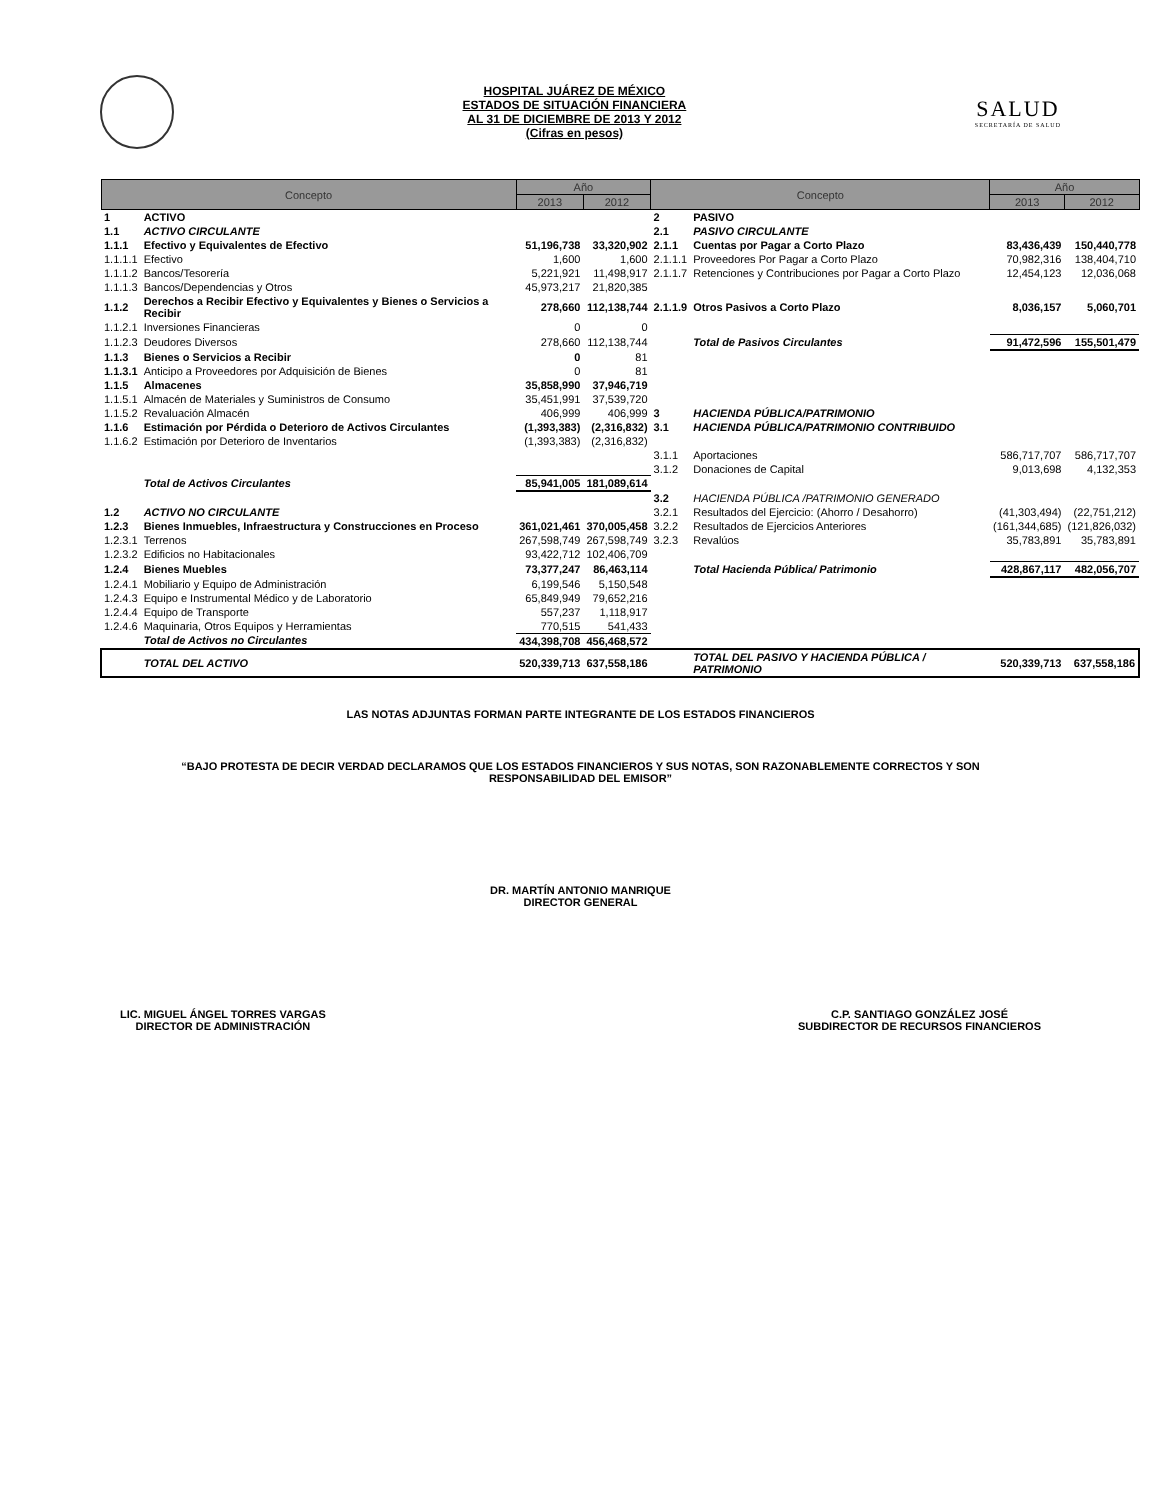HOSPITAL JUÁREZ DE MÉXICO
ESTADOS DE SITUACIÓN FINANCIERA
AL 31 DE DICIEMBRE DE 2013 Y 2012
(Cifras en pesos)
SALUD
SECRETARÍA DE SALUD
| Concepto | | Año | | Concepto | | Año | |
| --- | --- | --- | --- | --- | --- | --- | --- |
| | | 2013 | 2012 | | | 2013 | 2012 |
| 1 | ACTIVO | | | 2 | PASIVO | | |
| 1.1 | ACTIVO CIRCULANTE | | | 2.1 | PASIVO CIRCULANTE | | |
| 1.1.1 | Efectivo y Equivalentes de Efectivo | 51,196,738 | 33,320,902 | 2.1.1 | Cuentas por Pagar a Corto Plazo | 83,436,439 | 150,440,778 |
| 1.1.1.1 | Efectivo | 1,600 | 1,600 | 2.1.1.1 | Proveedores Por Pagar a Corto Plazo | 70,982,316 | 138,404,710 |
| 1.1.1.2 | Bancos/Tesorería | 5,221,921 | 11,498,917 | 2.1.1.7 | Retenciones y Contribuciones por Pagar a Corto Plazo | 12,454,123 | 12,036,068 |
| 1.1.1.3 | Bancos/Dependencias y Otros | 45,973,217 | 21,820,385 | | | | |
| 1.1.2 | Derechos a Recibir Efectivo y Equivalentes y Bienes o Servicios a Recibir | 278,660 | 112,138,744 | 2.1.1.9 | Otros Pasivos a Corto Plazo | 8,036,157 | 5,060,701 |
| 1.1.2.1 | Inversiones Financieras | 0 | 0 | | | | |
| 1.1.2.3 | Deudores Diversos | 278,660 | 112,138,744 | | Total de Pasivos Circulantes | 91,472,596 | 155,501,479 |
| 1.1.3 | Bienes o Servicios a Recibir | 0 | 81 | | | | |
| 1.1.3.1 | Anticipo a Proveedores por Adquisición de Bienes | 0 | 81 | | | | |
| 1.1.5 | Almacenes | 35,858,990 | 37,946,719 | | | | |
| 1.1.5.1 | Almacén de Materiales y Suministros de Consumo | 35,451,991 | 37,539,720 | | | | |
| 1.1.5.2 | Revaluación Almacén | 406,999 | 406,999 | 3 | HACIENDA PÚBLICA/PATRIMONIO | | |
| 1.1.6 | Estimación por Pérdida o Deterioro de Activos Circulantes | (1,393,383) | (2,316,832) | 3.1 | HACIENDA PÚBLICA/PATRIMONIO CONTRIBUIDO | | |
| 1.1.6.2 | Estimación por Deterioro de Inventarios | (1,393,383) | (2,316,832) | | | | |
| | | | | 3.1.1 | Aportaciones | 586,717,707 | 586,717,707 |
| | | | | 3.1.2 | Donaciones de Capital | 9,013,698 | 4,132,353 |
| | Total de Activos Circulantes | 85,941,005 | 181,089,614 | | | | |
| | | | | 3.2 | HACIENDA PÚBLICA /PATRIMONIO GENERADO | | |
| 1.2 | ACTIVO NO CIRCULANTE | | | 3.2.1 | Resultados del Ejercicio: (Ahorro / Desahorro) | (41,303,494) | (22,751,212) |
| 1.2.3 | Bienes Inmuebles, Infraestructura y Construcciones en Proceso | 361,021,461 | 370,005,458 | 3.2.2 | Resultados de Ejercicios Anteriores | (161,344,685) | (121,826,032) |
| 1.2.3.1 | Terrenos | 267,598,749 | 267,598,749 | 3.2.3 | Revalúos | 35,783,891 | 35,783,891 |
| 1.2.3.2 | Edificios no Habitacionales | 93,422,712 | 102,406,709 | | | | |
| 1.2.4 | Bienes Muebles | 73,377,247 | 86,463,114 | | Total Hacienda Pública/ Patrimonio | 428,867,117 | 482,056,707 |
| 1.2.4.1 | Mobiliario y Equipo de Administración | 6,199,546 | 5,150,548 | | | | |
| 1.2.4.3 | Equipo e Instrumental Médico y de Laboratorio | 65,849,949 | 79,652,216 | | | | |
| 1.2.4.4 | Equipo de Transporte | 557,237 | 1,118,917 | | | | |
| 1.2.4.6 | Maquinaria, Otros Equipos y Herramientas | 770,515 | 541,433 | | | | |
| | Total de Activos no Circulantes | 434,398,708 | 456,468,572 | | | | |
| | TOTAL DEL ACTIVO | 520,339,713 | 637,558,186 | | TOTAL DEL PASIVO Y HACIENDA PÚBLICA / PATRIMONIO | 520,339,713 | 637,558,186 |
LAS NOTAS ADJUNTAS FORMAN PARTE INTEGRANTE DE LOS ESTADOS FINANCIEROS
“BAJO PROTESTA DE DECIR VERDAD DECLARAMOS QUE LOS ESTADOS FINANCIEROS Y SUS NOTAS, SON RAZONABLEMENTE CORRECTOS Y SON
RESPONSABILIDAD DEL EMISOR”
DR. MARTÍN ANTONIO MANRIQUE
DIRECTOR GENERAL
LIC. MIGUEL ÁNGEL TORRES VARGAS
DIRECTOR DE ADMINISTRACIÓN
C.P. SANTIAGO GONZÁLEZ JOSÉ
SUBDIRECTOR DE RECURSOS FINANCIEROS